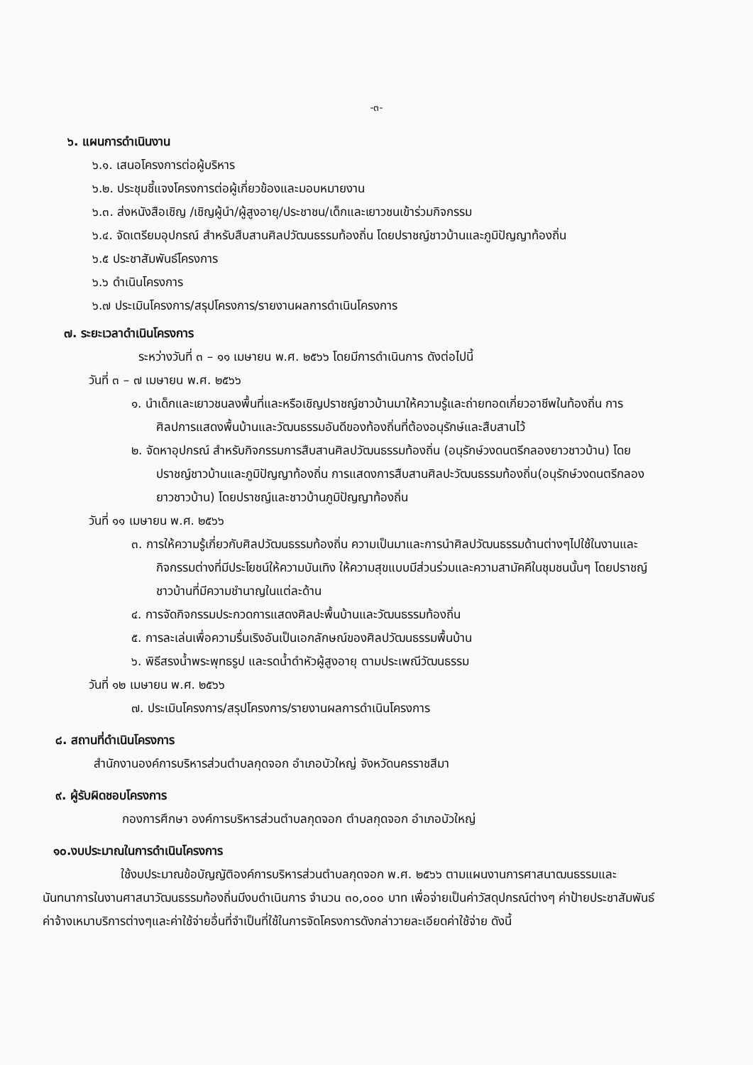-๓-
๖. แผนการดำเนินงาน
๖.๑. เสนอโครงการต่อผู้บริหาร
๖.๒. ประชุมชี้แจงโครงการต่อผู้เกี่ยวข้องและมอบหมายงาน
๖.๓. ส่งหนังสือเชิญ /เชิญผู้นำ/ผู้สูงอายุ/ประชาชน/เด็กและเยาวชนเข้าร่วมกิจกรรม
๖.๔. จัดเตรียมอุปกรณ์ สำหรับสืบสานศิลปวัฒนธรรมท้องถิ่น โดยปราชญ์ชาวบ้านและภูมิปัญญาท้องถิ่น
๖.๕ ประชาสัมพันธ์โครงการ
๖.๖ ดำเนินโครงการ
๖.๗ ประเมินโครงการ/สรุปโครงการ/รายงานผลการดำเนินโครงการ
๗. ระยะเวลาดำเนินโครงการ
ระหว่างวันที่ ๓ – ๑๑ เมษายน พ.ศ. ๒๕๖๖ โดยมีการดำเนินการ ดังต่อไปนี้
วันที่ ๓ – ๗ เมษายน พ.ศ. ๒๕๖๖
๑. นำเด็กและเยาวชนลงพื้นที่และหรือเชิญปราชญ์ชาวบ้านมาให้ความรู้และถ่ายทอดเกี่ยวอาชีพในท้องถิ่น การศิลปการแสดงพื้นบ้านและวัฒนธรรมอันดีของท้องถิ่นที่ต้องอนุรักษ์และสืบสานไว้
๒. จัดหาอุปกรณ์ สำหรับกิจกรรมการสืบสานศิลปวัฒนธรรมท้องถิ่น (อนุรักษ์วงดนตรีกลองยาวชาวบ้าน) โดยปราชญ์ชาวบ้านและภูมิปัญญาท้องถิ่น การแสดงการสืบสานศิลปะวัฒนธรรมท้องถิ่น(อนุรักษ์วงดนตรีกลองยาวชาวบ้าน) โดยปราชญ์และชาวบ้านภูมิปัญญาท้องถิ่น
วันที่ ๑๑ เมษายน พ.ศ. ๒๕๖๖
๓. การให้ความรู้เกี่ยวกับศิลปวัฒนธรรมท้องถิ่น ความเป็นมาและการนำศิลปวัฒนธรรมด้านต่างๆไปใช้ในงานและกิจกรรมต่างที่มีประโยชน์ให้ความบันเทิง ให้ความสุขแบบมีส่วนร่วมและความสามัคคีในชุมชนนั้นๆ โดยปราชญ์ชาวบ้านที่มีความชำนาญในแต่ละด้าน
๔. การจัดกิจกรรมประกวดการแสดงศิลปะพื้นบ้านและวัฒนธรรมท้องถิ่น
๕. การละเล่นเพื่อความรื่นเริงอันเป็นเอกลักษณ์ของศิลปวัฒนธรรมพื้นบ้าน
๖. พิธีสรงน้ำพระพุทธรูป และรดน้ำดำหัวผู้สูงอายุ ตามประเพณีวัฒนธรรม
วันที่ ๑๒ เมษายน พ.ศ. ๒๕๖๖
๗. ประเมินโครงการ/สรุปโครงการ/รายงานผลการดำเนินโครงการ
๘. สถานที่ดำเนินโครงการ
สำนักงานองค์การบริหารส่วนตำบลกุดจอก อำเภอบัวใหญ่ จังหวัดนครราชสีมา
๙. ผู้รับผิดชอบโครงการ
กองการศึกษา องค์การบริหารส่วนตำบลกุดจอก ตำบลกุดจอก อำเภอบัวใหญ่
๑๐.งบประมาณในการดำเนินโครงการ
ใช้งบประมาณข้อบัญญัติองค์การบริหารส่วนตำบลกุดจอก พ.ศ. ๒๕๖๖ ตามแผนงานการศาสนาฒนธรรมและนันทนาการในงานศาสนาวัฒนธรรมท้องถิ่นมีงบดำเนินการ จำนวน ๓๐,๐๐๐ บาท เพื่อจ่ายเป็นค่าวัสดุปกรณ์ต่างๆ ค่าป้ายประชาสัมพันธ์ ค่าจ้างเหมาบริการต่างๆและค่าใช้จ่ายอื่นที่จำเป็นที่ใช้ในการจัดโครงการดังกล่าวายละเอียดค่าใช้จ่าย ดังนี้